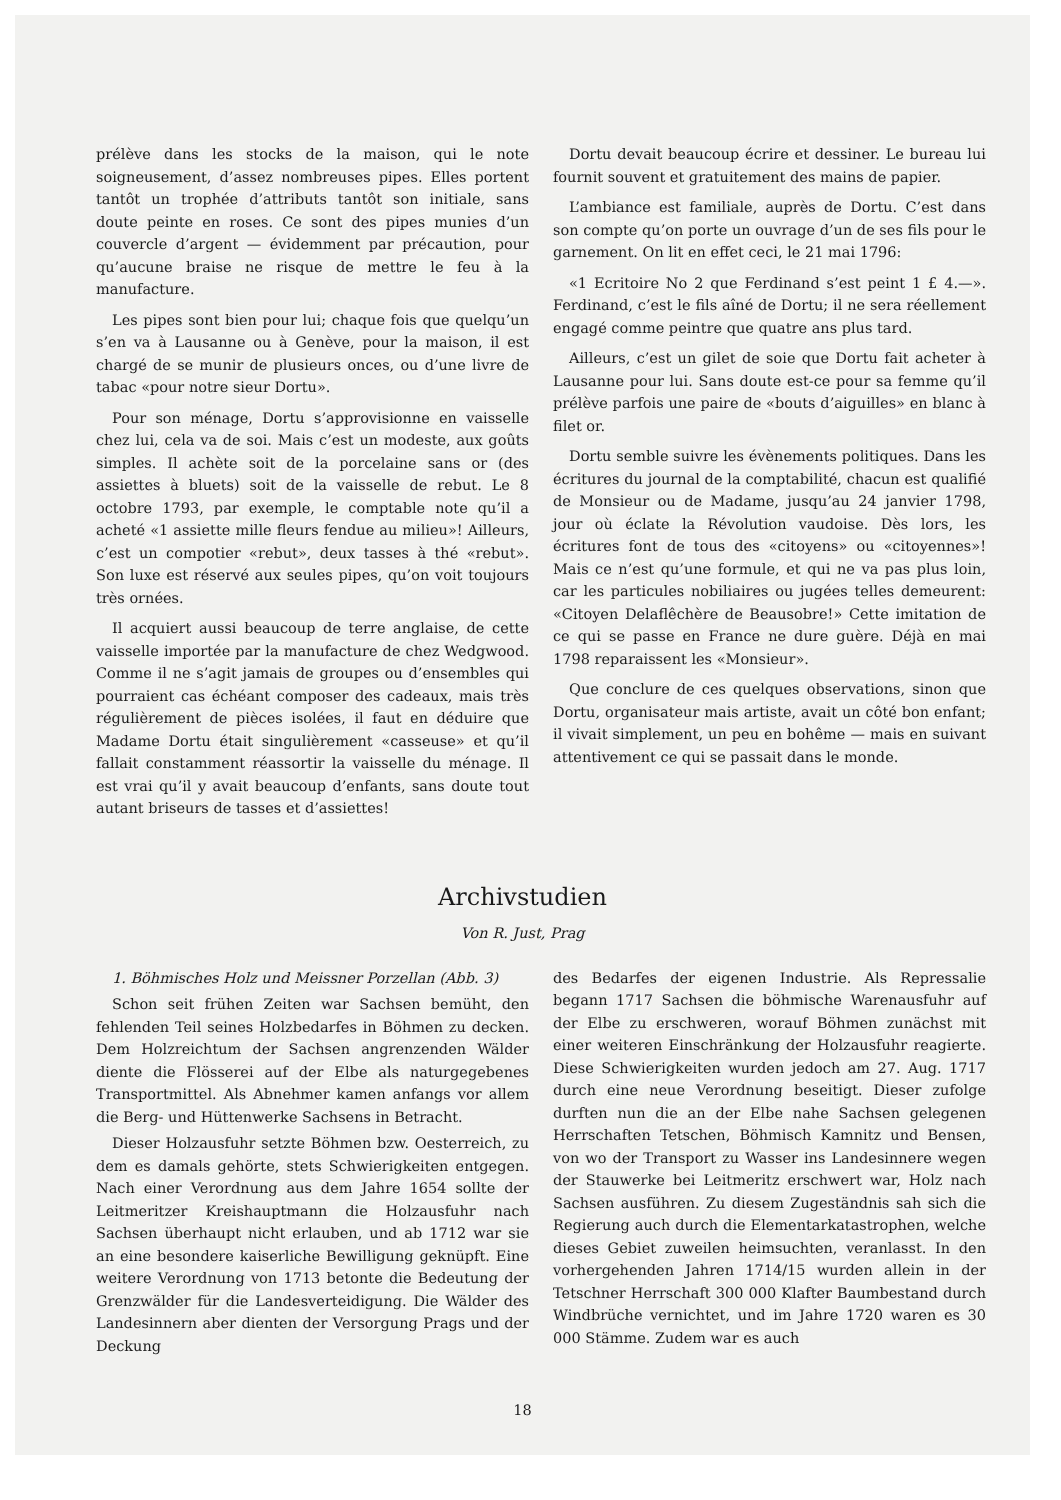prélève dans les stocks de la maison, qui le note soigneusement, d’assez nombreuses pipes. Elles portent tantôt un trophée d’attributs tantôt son initiale, sans doute peinte en roses. Ce sont des pipes munies d’un couvercle d’argent — évidemment par précaution, pour qu’aucune braise ne risque de mettre le feu à la manufacture.
Les pipes sont bien pour lui; chaque fois que quelqu’un s’en va à Lausanne ou à Genève, pour la maison, il est chargé de se munir de plusieurs onces, ou d’une livre de tabac «pour notre sieur Dortu».
Pour son ménage, Dortu s’approvisionne en vaisselle chez lui, cela va de soi. Mais c’est un modeste, aux goûts simples. Il achète soit de la porcelaine sans or (des assiettes à bluets) soit de la vaisselle de rebut. Le 8 octobre 1793, par exemple, le comptable note qu’il a acheté «1 assiette mille fleurs fendue au milieu»! Ailleurs, c’est un compotier «rebut», deux tasses à thé «rebut». Son luxe est réservé aux seules pipes, qu’on voit toujours très ornées.
Il acquiert aussi beaucoup de terre anglaise, de cette vaisselle importée par la manufacture de chez Wedgwood. Comme il ne s’agit jamais de groupes ou d’ensembles qui pourraient cas échéant composer des cadeaux, mais très régulièrement de pièces isolées, il faut en déduire que Madame Dortu était singulièrement «casseuse» et qu’il fallait constamment réassortir la vaisselle du ménage. Il est vrai qu’il y avait beaucoup d’enfants, sans doute tout autant briseurs de tasses et d’assiettes!
Dortu devait beaucoup écrire et dessiner. Le bureau lui fournit souvent et gratuitement des mains de papier.
L’ambiance est familiale, auprès de Dortu. C’est dans son compte qu’on porte un ouvrage d’un de ses fils pour le garnement. On lit en effet ceci, le 21 mai 1796:
«1 Ecritoire No 2 que Ferdinand s’est peint 1 £ 4.—». Ferdinand, c’est le fils aîné de Dortu; il ne sera réellement engagé comme peintre que quatre ans plus tard.
Ailleurs, c’est un gilet de soie que Dortu fait acheter à Lausanne pour lui. Sans doute est-ce pour sa femme qu’il prélève parfois une paire de «bouts d’aiguilles» en blanc à filet or.
Dortu semble suivre les évènements politiques. Dans les écritures du journal de la comptabilité, chacun est qualifié de Monsieur ou de Madame, jusqu’au 24 janvier 1798, jour où éclate la Révolution vaudoise. Dès lors, les écritures font de tous des «citoyens» ou «citoyennes»! Mais ce n’est qu’une formule, et qui ne va pas plus loin, car les particules nobiliaires ou jugées telles demeurent: «Citoyen Delaflêchère de Beausobre!» Cette imitation de ce qui se passe en France ne dure guère. Déjà en mai 1798 reparaissent les «Monsieur».
Que conclure de ces quelques observations, sinon que Dortu, organisateur mais artiste, avait un côté bon enfant; il vivait simplement, un peu en bohême — mais en suivant attentivement ce qui se passait dans le monde.
Archivstudien
Von R. Just, Prag
1. Böhmisches Holz und Meissner Porzellan (Abb. 3)
Schon seit frühen Zeiten war Sachsen bemüht, den fehlenden Teil seines Holzbedarfes in Böhmen zu decken. Dem Holzreichtum der Sachsen angrenzenden Wälder diente die Flösserei auf der Elbe als naturgegebenes Transportmittel. Als Abnehmer kamen anfangs vor allem die Berg- und Hüttenwerke Sachsens in Betracht.
Dieser Holzausfuhr setzte Böhmen bzw. Oesterreich, zu dem es damals gehörte, stets Schwierigkeiten entgegen. Nach einer Verordnung aus dem Jahre 1654 sollte der Leitmeritzer Kreishauptmann die Holzausfuhr nach Sachsen überhaupt nicht erlauben, und ab 1712 war sie an eine besondere kaiserliche Bewilligung geknüpft. Eine weitere Verordnung von 1713 betonte die Bedeutung der Grenzwälder für die Landesverteidigung. Die Wälder des Landesinnern aber dienten der Versorgung Prags und der Deckung
des Bedarfes der eigenen Industrie. Als Repressalie begann 1717 Sachsen die böhmische Warenausfuhr auf der Elbe zu erschweren, worauf Böhmen zunächst mit einer weiteren Einschränkung der Holzausfuhr reagierte. Diese Schwierigkeiten wurden jedoch am 27. Aug. 1717 durch eine neue Verordnung beseitigt. Dieser zufolge durften nun die an der Elbe nahe Sachsen gelegenen Herrschaften Tetschen, Böhmisch Kamnitz und Bensen, von wo der Transport zu Wasser ins Landesinnere wegen der Stauwerke bei Leitmeritz erschwert war, Holz nach Sachsen ausführen. Zu diesem Zugeständnis sah sich die Regierung auch durch die Elementarkatastrophen, welche dieses Gebiet zuweilen heimsuchten, veranlasst. In den vorhergehenden Jahren 1714/15 wurden allein in der Tetschner Herrschaft 300 000 Klafter Baumbestand durch Windbrüche vernichtet, und im Jahre 1720 waren es 30 000 Stämme. Zudem war es auch
18